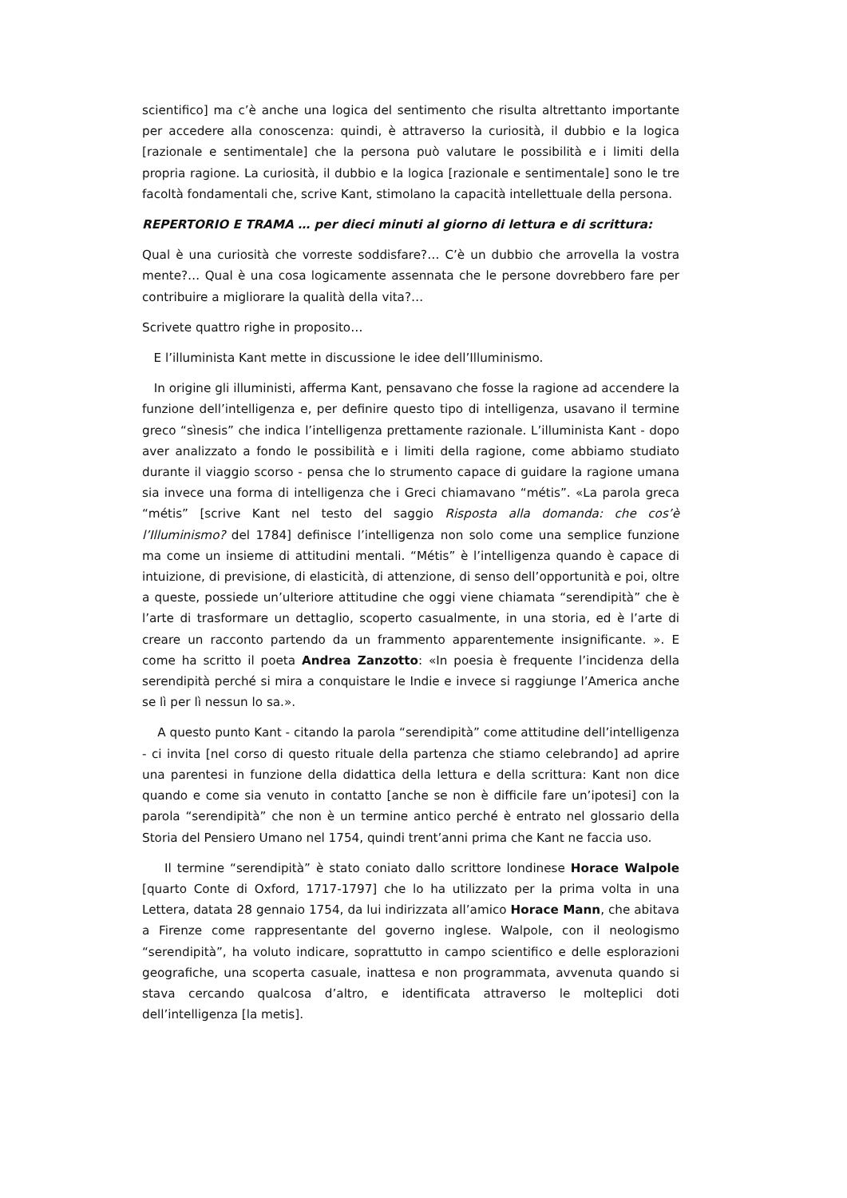scientifico] ma c’è anche una logica del sentimento che risulta altrettanto importante per accedere alla conoscenza: quindi, è attraverso la curiosità, il dubbio e la logica [razionale e sentimentale] che la persona può valutare le possibilità e i limiti della propria ragione. La curiosità, il dubbio e la logica [razionale e sentimentale] sono le tre facoltà fondamentali che, scrive Kant, stimolano la capacità intellettuale della persona.
REPERTORIO E TRAMA … per dieci minuti al giorno di lettura e di scrittura:
Qual è una curiosità che vorreste soddisfare?… C’è un dubbio che arrovella la vostra mente?… Qual è una cosa logicamente assennata che le persone dovrebbero fare per contribuire a migliorare la qualità della vita?…
Scrivete quattro righe in proposito…
E l’illuminista Kant mette in discussione le idee dell’Illuminismo.
In origine gli illuministi, afferma Kant, pensavano che fosse la ragione ad accendere la funzione dell’intelligenza e, per definire questo tipo di intelligenza, usavano il termine greco “sìnesis” che indica l’intelligenza prettamente razionale. L’illuminista Kant - dopo aver analizzato a fondo le possibilità e i limiti della ragione, come abbiamo studiato durante il viaggio scorso - pensa che lo strumento capace di guidare la ragione umana sia invece una forma di intelligenza che i Greci chiamavano “métis”. «La parola greca “métis” [scrive Kant nel testo del saggio Risposta alla domanda: che cos’è l’Illuminismo? del 1784] definisce l’intelligenza non solo come una semplice funzione ma come un insieme di attitudini mentali. “Métis” è l’intelligenza quando è capace di intuizione, di previsione, di elasticità, di attenzione, di senso dell’opportunità e poi, oltre a queste, possiede un’ulteriore attitudine che oggi viene chiamata “serendipità” che è l’arte di trasformare un dettaglio, scoperto casualmente, in una storia, ed è l’arte di creare un racconto partendo da un frammento apparentemente insignificante. ». E come ha scritto il poeta Andrea Zanzotto: «In poesia è frequente l’incidenza della serendipità perché si mira a conquistare le Indie e invece si raggiunge l’America anche se lì per lì nessun lo sa.».
A questo punto Kant - citando la parola “serendipità” come attitudine dell’intelligenza - ci invita [nel corso di questo rituale della partenza che stiamo celebrando] ad aprire una parentesi in funzione della didattica della lettura e della scrittura: Kant non dice quando e come sia venuto in contatto [anche se non è difficile fare un’ipotesi] con la parola “serendipità” che non è un termine antico perché è entrato nel glossario della Storia del Pensiero Umano nel 1754, quindi trent’anni prima che Kant ne faccia uso.
Il termine “serendipità” è stato coniato dallo scrittore londinese Horace Walpole [quarto Conte di Oxford, 1717-1797] che lo ha utilizzato per la prima volta in una Lettera, datata 28 gennaio 1754, da lui indirizzata all’amico Horace Mann, che abitava a Firenze come rappresentante del governo inglese. Walpole, con il neologismo “serendipità”, ha voluto indicare, soprattutto in campo scientifico e delle esplorazioni geografiche, una scoperta casuale, inattesa e non programmata, avvenuta quando si stava cercando qualcosa d’altro, e identificata attraverso le molteplici doti dell’intelligenza [la metis].